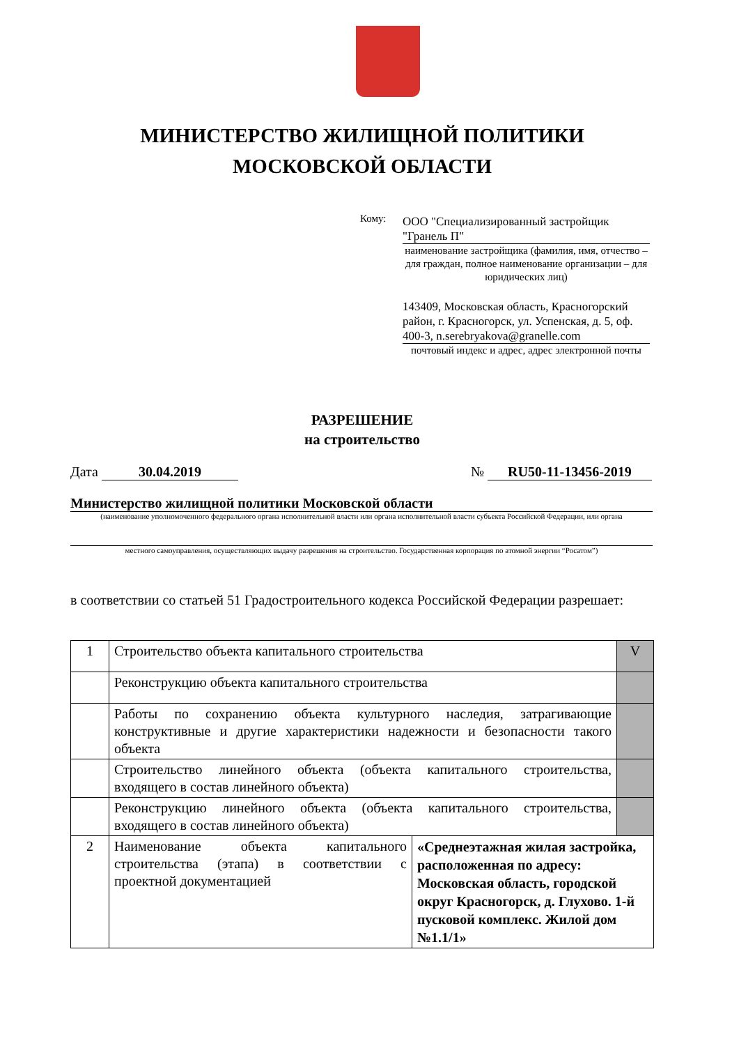МИНИСТЕРСТВО ЖИЛИЩНОЙ ПОЛИТИКИ
МОСКОВСКОЙ ОБЛАСТИ
Кому:
ООО "Специализированный застройщик "Гранель П"
наименование застройщика (фамилия, имя, отчество – для граждан, полное наименование организации – для юридических лиц)
143409, Московская область, Красногорский район, г. Красногорск, ул. Успенская, д. 5, оф. 400-3, n.serebryakova@granelle.com
почтовый индекс и адрес, адрес электронной почты
РАЗРЕШЕНИЕ
на строительство
Дата 30.04.2019 № RU50-11-13456-2019
Министерство жилищной политики Московской области
(наименование уполномоченного федерального органа исполнительной власти или органа исполнительной власти субъекта Российской Федерации, или органа
местного самоуправления, осуществляющих выдачу разрешения на строительство. Государственная корпорация по атомной энергии “Росатом”)
в соответствии со статьей 51 Градостроительного кодекса Российской Федерации разрешает:
| 1 | Строительство объекта капитального строительства | | V |
| | Реконструкцию объекта капитального строительства | | |
| | Работы по сохранению объекта культурного наследия, затрагивающие конструктивные и другие характеристики надежности и безопасности такого объекта | | |
| | Строительство линейного объекта (объекта капитального строительства, входящего в состав линейного объекта) | | |
| | Реконструкцию линейного объекта (объекта капитального строительства, входящего в состав линейного объекта) | | |
| 2 | Наименование объекта капитального строительства (этапа) в соответствии с проектной документацией | «Среднеэтажная жилая застройка, расположенная по адресу: Московская область, городской округ Красногорск, д. Глухово. 1-й пусковой комплекс. Жилой дом №1.1/1» | |